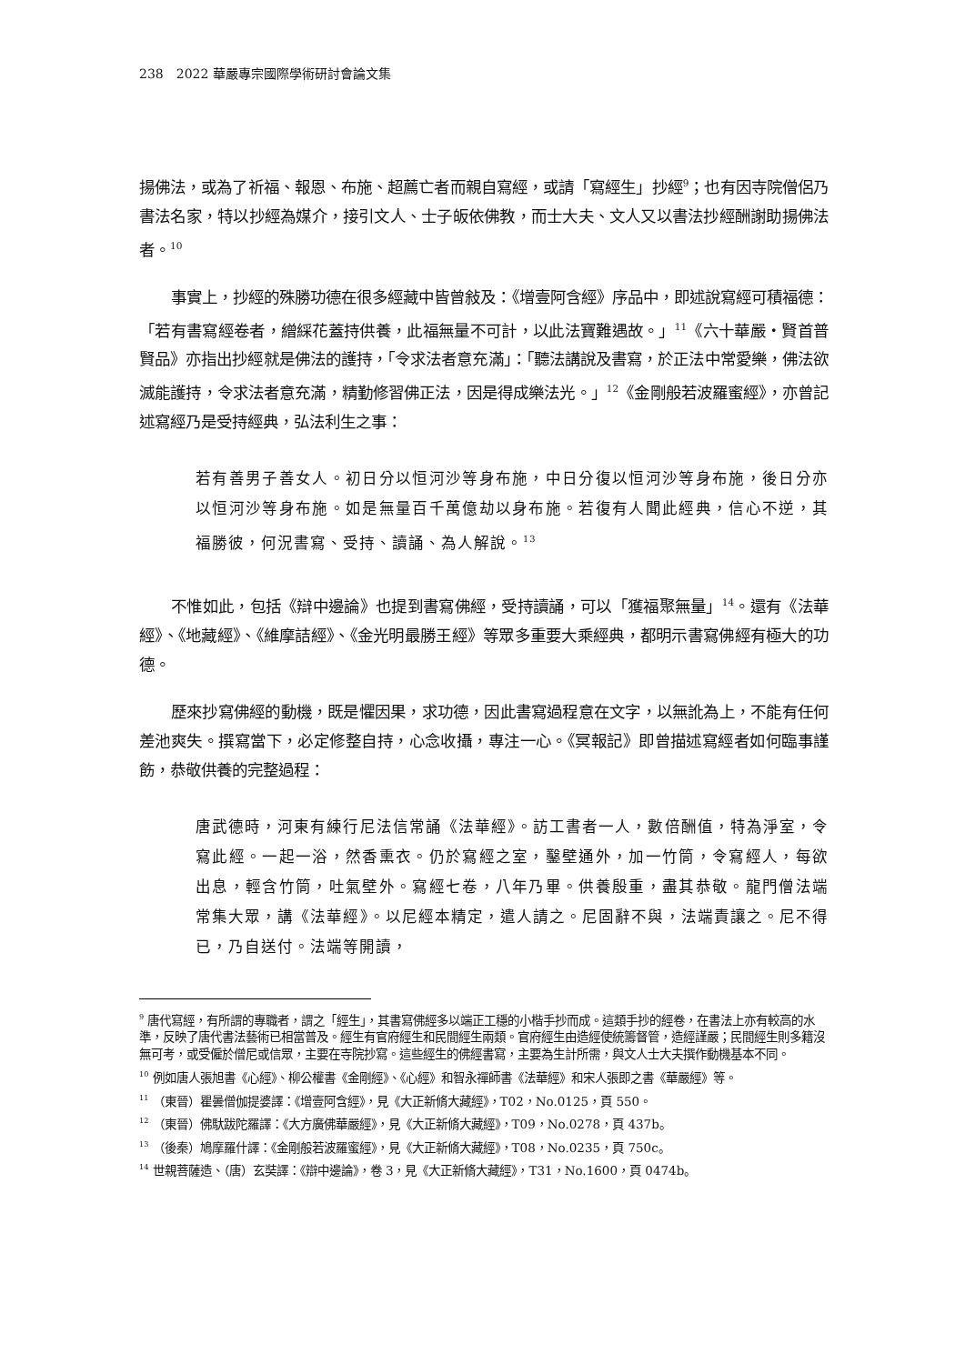238　2022 華嚴專宗國際學術研討會論文集
揚佛法，或為了祈福、報恩、布施、超薦亡者而親自寫經，或請「寫經生」抄經<sup>9</sup>；也有因寺院僧侶乃書法名家，特以抄經為媒介，接引文人、士子皈依佛教，而士大夫、文人又以書法抄經酬謝助揚佛法者。<sup>10</sup>
事實上，抄經的殊勝功德在很多經藏中皆曾敍及：《增壹阿含經》序品中，即述說寫經可積福德：「若有書寫經卷者，繒綵花蓋持供養，此福無量不可計，以此法寶難遇故。」<sup>11</sup>《六十華嚴・賢首普賢品》亦指出抄經就是佛法的護持，「令求法者意充滿」：「聽法講說及書寫，於正法中常愛樂，佛法欲滅能護持，令求法者意充滿，精勤修習佛正法，因是得成樂法光。」<sup>12</sup>《金剛般若波羅蜜經》，亦曾記述寫經乃是受持經典，弘法利生之事：
若有善男子善女人。初日分以恒河沙等身布施，中日分復以恒河沙等身布施，後日分亦以恒河沙等身布施。如是無量百千萬億劫以身布施。若復有人聞此經典，信心不逆，其福勝彼，何況書寫、受持、讀誦、為人解說。<sup>13</sup>
不惟如此，包括《辯中邊論》也提到書寫佛經，受持讀誦，可以「獲福聚無量」<sup>14</sup>。還有《法華經》、《地藏經》、《維摩詰經》、《金光明最勝王經》等眾多重要大乘經典，都明示書寫佛經有極大的功德。
歷來抄寫佛經的動機，既是懼因果，求功德，因此書寫過程意在文字，以無訛為上，不能有任何差池爽失。撰寫當下，必定修整自持，心念收攝，專注一心。《冥報記》即曾描述寫經者如何臨事謹飭，恭敬供養的完整過程：
唐武德時，河東有練行尼法信常誦《法華經》。訪工書者一人，數倍酬值，特為淨室，令寫此經。一起一浴，然香熏衣。仍於寫經之室，鑿壁通外，加一竹筒，令寫經人，每欲出息，輕含竹筒，吐氣壁外。寫經七卷，八年乃畢。供養殷重，盡其恭敬。龍門僧法端常集大眾，講《法華經》。以尼經本精定，遣人請之。尼固辭不與，法端責讓之。尼不得已，乃自送付。法端等開讀，
<sup>9</sup> 唐代寫經，有所謂的專職者，謂之「經生」，其書寫佛經多以端正工穩的小楷手抄而成。這類手抄的經卷，在書法上亦有較高的水準，反映了唐代書法藝術已相當普及。經生有官府經生和民間經生兩類。官府經生由造經使統籌督管，造經謹嚴；民間經生則多籍沒無可考，或受僱於僧尼或信眾，主要在寺院抄寫。這些經生的佛經書寫，主要為生計所需，與文人士大夫撰作動機基本不同。
<sup>10</sup> 例如唐人張旭書《心經》、柳公權書《金剛經》、《心經》和智永禪師書《法華經》和宋人張即之書《華嚴經》等。
<sup>11</sup> （東晉）瞿曇僧伽提婆譯：《增壹阿含經》，見《大正新脩大藏經》，T02，No.0125，頁 550。
<sup>12</sup> （東晉）佛馱跋陀羅譯：《大方廣佛華嚴經》，見《大正新脩大藏經》，T09，No.0278，頁 437b。
<sup>13</sup> （後秦）鳩摩羅什譯：《金剛般若波羅蜜經》，見《大正新脩大藏經》，T08，No.0235，頁 750c。
<sup>14</sup> 世親菩薩造、（唐）玄奘譯：《辯中邊論》，卷 3，見《大正新脩大藏經》，T31，No.1600，頁 0474b。